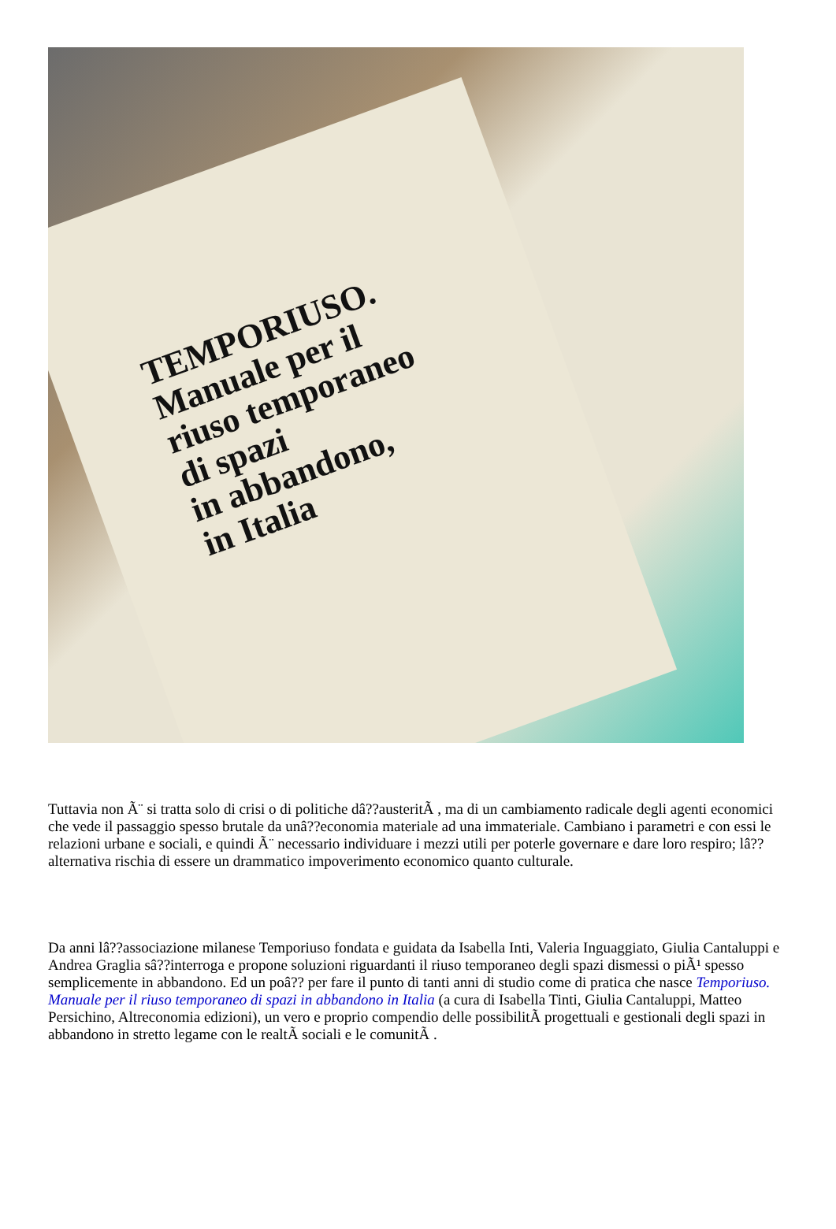TEMPORIUSO.
Manuale per il
riuso temporaneo
di spazi
in abbandono,
in Italia
Tuttavia non Ã¨ si tratta solo di crisi o di politiche dâ??austeritÃ , ma di un cambiamento radicale degli agenti economici che vede il passaggio spesso brutale da unâ??economia materiale ad una immateriale. Cambiano i parametri e con essi le relazioni urbane e sociali, e quindi Ã¨ necessario individuare i mezzi utili per poterle governare e dare loro respiro; lâ??alternativa rischia di essere un drammatico impoverimento economico quanto culturale.
Da anni lâ??associazione milanese Temporiuso fondata e guidata da Isabella Inti, Valeria Inguaggiato, Giulia Cantaluppi e Andrea Graglia sâ??interroga e propone soluzioni riguardanti il riuso temporaneo degli spazi dismessi o piÃ¹ spesso semplicemente in abbandono. Ed un poâ?? per fare il punto di tanti anni di studio come di pratica che nasce Temporiuso. Manuale per il riuso temporaneo di spazi in abbandono in Italia (a cura di Isabella Tinti, Giulia Cantaluppi, Matteo Persichino, Altreconomia edizioni), un vero e proprio compendio delle possibilitÃ progettuali e gestionali degli spazi in abbandono in stretto legame con le realtÃ sociali e le comunitÃ .